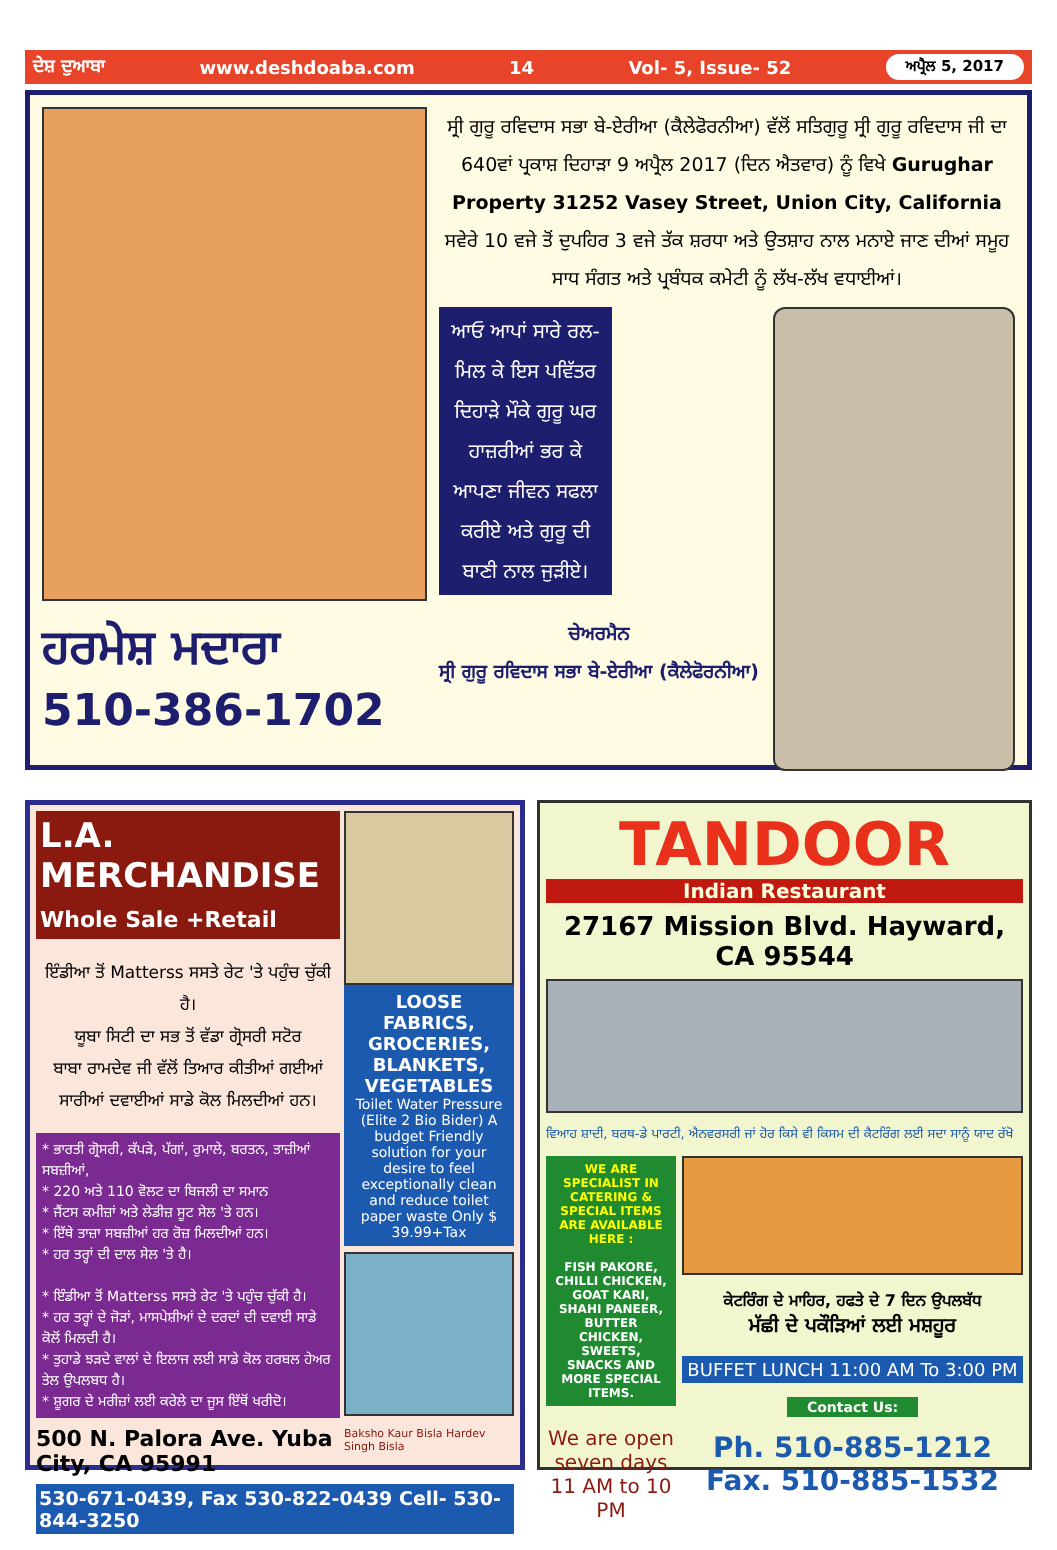ਦੇਸ਼ ਦੁਆਬਾ www.deshdoaba.com 14 Vol- 5, Issue- 52 ਅਪ੍ਰੈਲ 5, 2017
ਹਰਮੇਸ਼ ਮਦਾਰਾ
510-386-1702
ਸ੍ਰੀ ਗੁਰੂ ਰਵਿਦਾਸ ਸਭਾ ਬੇ-ਏਰੀਆ (ਕੈਲੇਫੋਰਨੀਆ) ਵੱਲੋਂ ਸਤਿਗੁਰੂ ਸ੍ਰੀ ਗੁਰੂ ਰਵਿਦਾਸ ਜੀ ਦਾ 640ਵਾਂ ਪ੍ਰਕਾਸ਼ ਦਿਹਾੜਾ 9 ਅਪ੍ਰੈਲ 2017 (ਦਿਨ ਐਤਵਾਰ) ਨੂੰ ਵਿਖੇ Gurughar Property 31252 Vasey Street, Union City, California ਸਵੇਰੇ 10 ਵਜੇ ਤੋਂ ਦੁਪਹਿਰ 3 ਵਜੇ ਤੱਕ ਸ਼ਰਧਾ ਅਤੇ ਉਤਸ਼ਾਹ ਨਾਲ ਮਨਾਏ ਜਾਣ ਦੀਆਂ ਸਮੂਹ ਸਾਧ ਸੰਗਤ ਅਤੇ ਪ੍ਰਬੰਧਕ ਕਮੇਟੀ ਨੂੰ ਲੱਖ-ਲੱਖ ਵਧਾਈਆਂ।
ਆਓ ਆਪਾਂ ਸਾਰੇ ਰਲ-ਮਿਲ ਕੇ ਇਸ ਪਵਿੱਤਰ ਦਿਹਾੜੇ ਮੌਕੇ ਗੁਰੂ ਘਰ ਹਾਜ਼ਰੀਆਂ ਭਰ ਕੇ ਆਪਣਾ ਜੀਵਨ ਸਫਲਾ ਕਰੀਏ ਅਤੇ ਗੁਰੂ ਦੀ ਬਾਣੀ ਨਾਲ ਜੁੜੀਏ।
ਚੇਅਰਮੈਨ
ਸ੍ਰੀ ਗੁਰੂ ਰਵਿਦਾਸ ਸਭਾ ਬੇ-ਏਰੀਆ (ਕੈਲੇਫੋਰਨੀਆ)
L.A. MERCHANDISE
Whole Sale +Retail
ਇੰਡੀਆ ਤੋਂ Matterss ਸਸਤੇ ਰੇਟ 'ਤੇ ਪਹੁੰਚ ਚੁੱਕੀ ਹੈ।
ਯੂਬਾ ਸਿਟੀ ਦਾ ਸਭ ਤੋਂ ਵੱਡਾ ਗ੍ਰੋਸਰੀ ਸਟੋਰ
ਬਾਬਾ ਰਾਮਦੇਵ ਜੀ ਵੱਲੋਂ ਤਿਆਰ ਕੀਤੀਆਂ ਗਈਆਂ ਸਾਰੀਆਂ ਦਵਾਈਆਂ ਸਾਡੇ ਕੋਲ ਮਿਲਦੀਆਂ ਹਨ।
* ਭਾਰਤੀ ਗ੍ਰੋਸਰੀ, ਕੱਪੜੇ, ਪੱਗਾਂ, ਰੁਮਾਲੇ, ਬਰਤਨ, ਤਾਜ਼ੀਆਂ ਸਬਜ਼ੀਆਂ,
* 220 ਅਤੇ 110 ਵੋਲਟ ਦਾ ਬਿਜਲੀ ਦਾ ਸਮਾਨ
* ਜੈਂਟਸ ਕਮੀਜ਼ਾਂ ਅਤੇ ਲੇਡੀਜ਼ ਸੂਟ ਸੇਲ 'ਤੇ ਹਨ।
* ਇੱਥੇ ਤਾਜ਼ਾ ਸਬਜ਼ੀਆਂ ਹਰ ਰੋਜ਼ ਮਿਲਦੀਆਂ ਹਨ।
* ਹਰ ਤਰ੍ਹਾਂ ਦੀ ਦਾਲ ਸੇਲ 'ਤੇ ਹੈ।
* ਇੰਡੀਆ ਤੋਂ Matterss ਸਸਤੇ ਰੇਟ 'ਤੇ ਪਹੁੰਚ ਚੁੱਕੀ ਹੈ।
* ਹਰ ਤਰ੍ਹਾਂ ਦੇ ਜੋੜਾਂ, ਮਾਸਪੇਸ਼ੀਆਂ ਦੇ ਦਰਦਾਂ ਦੀ ਦਵਾਈ ਸਾਡੇ ਕੋਲੋਂ ਮਿਲਦੀ ਹੈ।
* ਤੁਹਾਡੇ ਝੜਦੇ ਵਾਲਾਂ ਦੇ ਇਲਾਜ ਲਈ ਸਾਡੇ ਕੋਲ ਹਰਬਲ ਹੇਅਰ ਤੇਲ ਉਪਲਬਧ ਹੈ।
* ਸ਼ੂਗਰ ਦੇ ਮਰੀਜ਼ਾਂ ਲਈ ਕਰੇਲੇ ਦਾ ਜੂਸ ਇੱਥੋਂ ਖਰੀਦੋ।
500 N. Palora Ave. Yuba City, CA 95991
LOOSE FABRICS, GROCERIES, BLANKETS, VEGETABLES
Toilet Water Pressure (Elite 2 Bio Bider) A budget Friendly solution for your desire to feel exceptionally clean and reduce toilet paper waste Only $ 39.99+Tax
Baksho Kaur Bisla Hardev Singh Bisla
530-671-0439, Fax 530-822-0439 Cell- 530-844-3250
TANDOOR
Indian Restaurant
27167 Mission Blvd. Hayward, CA 95544
ਵਿਆਹ ਸ਼ਾਦੀ, ਬਰਥ-ਡੇ ਪਾਰਟੀ, ਐਨਵਰਸਰੀ ਜਾਂ ਹੋਰ ਕਿਸੇ ਵੀ ਕਿਸਮ ਦੀ ਕੈਟਰਿੰਗ ਲਈ ਸਦਾ ਸਾਨੂੰ ਯਾਦ ਰੱਖੋ
WE ARE SPECIALIST IN CATERING & SPECIAL ITEMS ARE AVAILABLE HERE :
FISH PAKORE, CHILLI CHICKEN, GOAT KARI, SHAHI PANEER, BUTTER CHICKEN, SWEETS, SNACKS AND MORE SPECIAL ITEMS.
We are open seven days 11 AM to 10 PM
ਕੇਟਰਿੰਗ ਦੇ ਮਾਹਿਰ, ਹਫਤੇ ਦੇ 7 ਦਿਨ ਉਪਲਬੱਧ
ਮੱਛੀ ਦੇ ਪਕੌੜਿਆਂ ਲਈ ਮਸ਼ਹੂਰ
BUFFET LUNCH 11:00 AM To 3:00 PM
Contact Us:
Ph. 510-885-1212
Fax. 510-885-1532